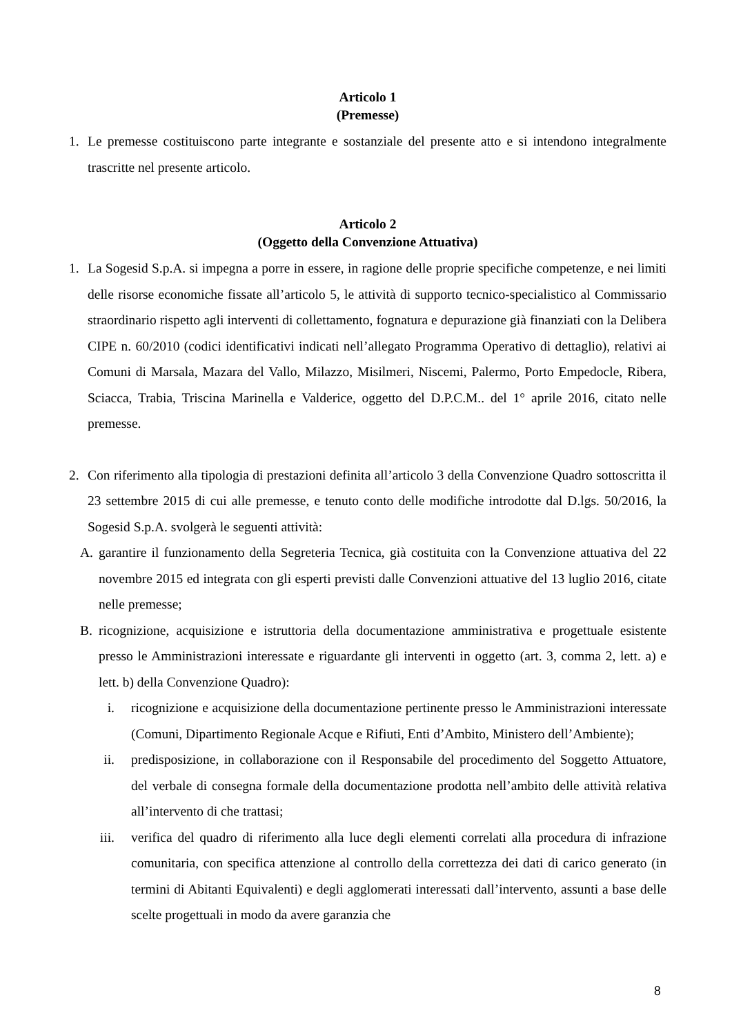Articolo 1
(Premesse)
1. Le premesse costituiscono parte integrante e sostanziale del presente atto e si intendono integralmente trascritte nel presente articolo.
Articolo 2
(Oggetto della Convenzione Attuativa)
1. La Sogesid S.p.A. si impegna a porre in essere, in ragione delle proprie specifiche competenze, e nei limiti delle risorse economiche fissate all’articolo 5, le attività di supporto tecnico-specialistico al Commissario straordinario rispetto agli interventi di collettamento, fognatura e depurazione già finanziati con la Delibera CIPE n. 60/2010 (codici identificativi indicati nell’allegato Programma Operativo di dettaglio), relativi ai Comuni di Marsala, Mazara del Vallo, Milazzo, Misilmeri, Niscemi, Palermo, Porto Empedocle, Ribera, Sciacca, Trabia, Triscina Marinella e Valderice, oggetto del D.P.C.M.. del 1° aprile 2016, citato nelle premesse.
2. Con riferimento alla tipologia di prestazioni definita all’articolo 3 della Convenzione Quadro sottoscritta il 23 settembre 2015 di cui alle premesse, e tenuto conto delle modifiche introdotte dal D.lgs. 50/2016, la Sogesid S.p.A. svolgerà le seguenti attività:
A. garantire il funzionamento della Segreteria Tecnica, già costituita con la Convenzione attuativa del 22 novembre 2015 ed integrata con gli esperti previsti dalle Convenzioni attuative del 13 luglio 2016, citate nelle premesse;
B. ricognizione, acquisizione e istruttoria della documentazione amministrativa e progettuale esistente presso le Amministrazioni interessate e riguardante gli interventi in oggetto (art. 3, comma 2, lett. a) e lett. b) della Convenzione Quadro):
i. ricognizione e acquisizione della documentazione pertinente presso le Amministrazioni interessate (Comuni, Dipartimento Regionale Acque e Rifiuti, Enti d’Ambito, Ministero dell’Ambiente);
ii. predisposizione, in collaborazione con il Responsabile del procedimento del Soggetto Attuatore, del verbale di consegna formale della documentazione prodotta nell’ambito delle attività relativa all’intervento di che trattasi;
iii. verifica del quadro di riferimento alla luce degli elementi correlati alla procedura di infrazione comunitaria, con specifica attenzione al controllo della correttezza dei dati di carico generato (in termini di Abitanti Equivalenti) e degli agglomerati interessati dall’intervento, assunti a base delle scelte progettuali in modo da avere garanzia che
8